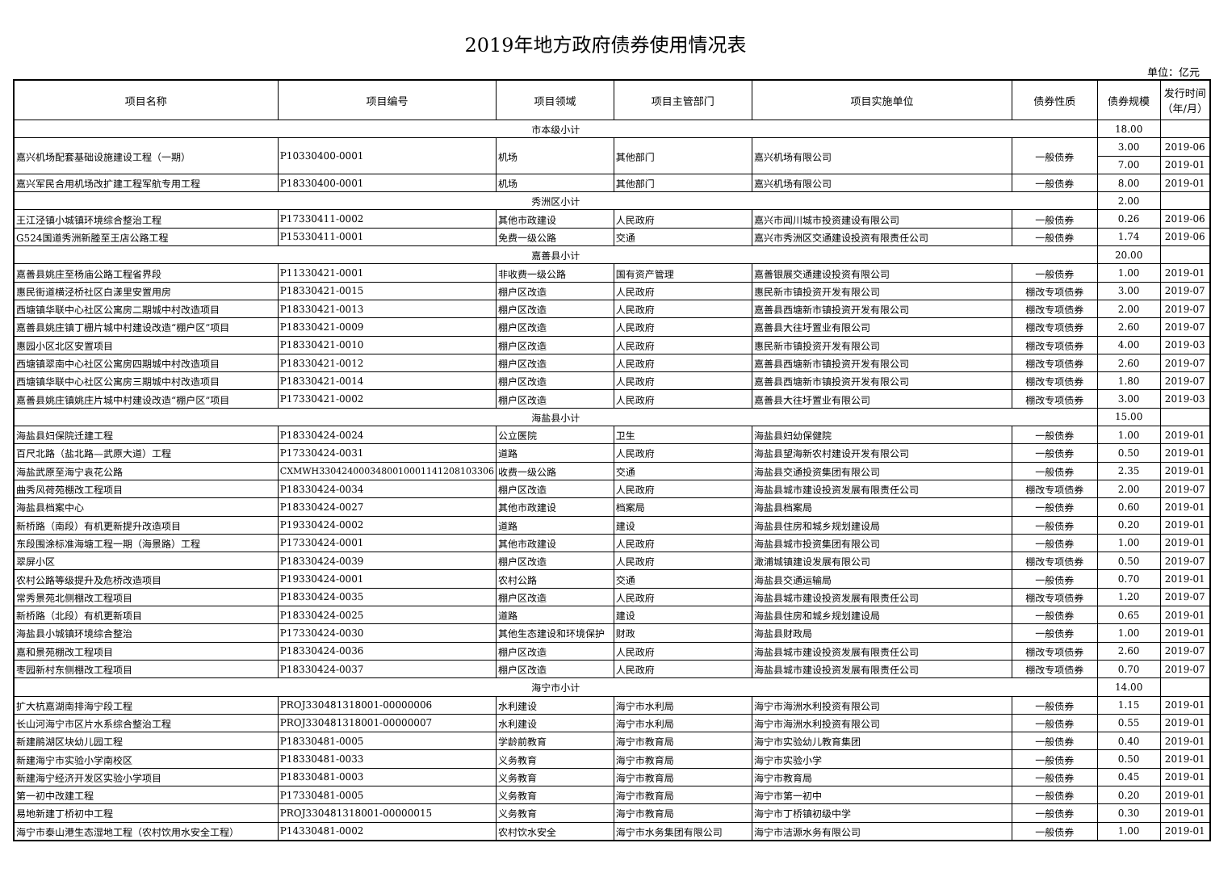2019年地方政府债券使用情况表
单位：亿元
| 项目名称 | 项目编号 | 项目领域 | 项目主管部门 | 项目实施单位 | 债券性质 | 债券规模 | 发行时间 （年/月） |
| --- | --- | --- | --- | --- | --- | --- | --- |
| 市本级小计 | | | | | | 18.00 | |
| 嘉兴机场配套基础设施建设工程（一期） | P10330400-0001 | 机场 | 其他部门 | 嘉兴机场有限公司 | 一般债券 | 3.00 | 2019-06 |
| | | | | | | 7.00 | 2019-01 |
| 嘉兴军民合用机场改扩建工程军航专用工程 | P18330400-0001 | 机场 | 其他部门 | 嘉兴机场有限公司 | 一般债券 | 8.00 | 2019-01 |
| 秀洲区小计 | | | | | | 2.00 | |
| 王江泾镇小城镇环境综合整治工程 | P17330411-0002 | 其他市政建设 | 人民政府 | 嘉兴市闻川城市投资建设有限公司 | 一般债券 | 0.26 | 2019-06 |
| G524国道秀洲新塍至王店公路工程 | P15330411-0001 | 免费一级公路 | 交通 | 嘉兴市秀洲区交通建设投资有限责任公司 | 一般债券 | 1.74 | 2019-06 |
| 嘉善县小计 | | | | | | 20.00 | |
| 嘉善县姚庄至杨庙公路工程省界段 | P11330421-0001 | 非收费一级公路 | 国有资产管理 | 嘉善银展交通建设投资有限公司 | 一般债券 | 1.00 | 2019-01 |
| 惠民街道横泾桥社区白漾里安置用房 | P18330421-0015 | 棚户区改造 | 人民政府 | 惠民新市镇投资开发有限公司 | 棚改专项债券 | 3.00 | 2019-07 |
| 西塘镇华联中心社区公寓房二期城中村改造项目 | P18330421-0013 | 棚户区改造 | 人民政府 | 嘉善县西塘新市镇投资开发有限公司 | 棚改专项债券 | 2.00 | 2019-07 |
| 嘉善县姚庄镇丁栅片城中村建设改造“棚户区”项目 | P18330421-0009 | 棚户区改造 | 人民政府 | 嘉善县大往圩置业有限公司 | 棚改专项债券 | 2.60 | 2019-07 |
| 惠园小区北区安置项目 | P18330421-0010 | 棚户区改造 | 人民政府 | 惠民新市镇投资开发有限公司 | 棚改专项债券 | 4.00 | 2019-03 |
| 西塘镇翠南中心社区公寓房四期城中村改造项目 | P18330421-0012 | 棚户区改造 | 人民政府 | 嘉善县西塘新市镇投资开发有限公司 | 棚改专项债券 | 2.60 | 2019-07 |
| 西塘镇华联中心社区公寓房三期城中村改造项目 | P18330421-0014 | 棚户区改造 | 人民政府 | 嘉善县西塘新市镇投资开发有限公司 | 棚改专项债券 | 1.80 | 2019-07 |
| 嘉善县姚庄镇姚庄片城中村建设改造“棚户区”项目 | P17330421-0002 | 棚户区改造 | 人民政府 | 嘉善县大往圩置业有限公司 | 棚改专项债券 | 3.00 | 2019-03 |
| 海盐县小计 | | | | | | 15.00 | |
| 海盐县妇保院迁建工程 | P18330424-0024 | 公立医院 | 卫生 | 海盐县妇幼保健院 | 一般债券 | 1.00 | 2019-01 |
| 百尺北路（盐北路—武原大道）工程 | P17330424-0031 | 道路 | 人民政府 | 海盐县望海新农村建设开发有限公司 | 一般债券 | 0.50 | 2019-01 |
| 海盐武原至海宁袁花公路 | CXMWH33042400034800100011412081033​06 | 收费一级公路 | 交通 | 海盐县交通投资集团有限公司 | 一般债券 | 2.35 | 2019-01 |
| 曲秀风荷苑棚改工程项目 | P18330424-0034 | 棚户区改造 | 人民政府 | 海盐县城市建设投资发展有限责任公司 | 棚改专项债券 | 2.00 | 2019-07 |
| 海盐县档案中心 | P18330424-0027 | 其他市政建设 | 档案局 | 海盐县档案局 | 一般债券 | 0.60 | 2019-01 |
| 新桥路（南段）有机更新提升改造项目 | P19330424-0002 | 道路 | 建设 | 海盐县住房和城乡规划建设局 | 一般债券 | 0.20 | 2019-01 |
| 东段围涂标准海塘工程一期（海景路）工程 | P17330424-0001 | 其他市政建设 | 人民政府 | 海盐县城市投资集团有限公司 | 一般债券 | 1.00 | 2019-01 |
| 翠屏小区 | P18330424-0039 | 棚户区改造 | 人民政府 | 澉浦城镇建设发展有限公司 | 棚改专项债券 | 0.50 | 2019-07 |
| 农村公路等级提升及危桥改造项目 | P19330424-0001 | 农村公路 | 交通 | 海盐县交通运输局 | 一般债券 | 0.70 | 2019-01 |
| 常秀景苑北侧棚改工程项目 | P18330424-0035 | 棚户区改造 | 人民政府 | 海盐县城市建设投资发展有限责任公司 | 棚改专项债券 | 1.20 | 2019-07 |
| 新桥路（北段）有机更新项目 | P18330424-0025 | 道路 | 建设 | 海盐县住房和城乡规划建设局 | 一般债券 | 0.65 | 2019-01 |
| 海盐县小城镇环境综合整治 | P17330424-0030 | 其他生态建设和环境保护 | 财政 | 海盐县财政局 | 一般债券 | 1.00 | 2019-01 |
| 嘉和景苑棚改工程项目 | P18330424-0036 | 棚户区改造 | 人民政府 | 海盐县城市建设投资发展有限责任公司 | 棚改专项债券 | 2.60 | 2019-07 |
| 枣园新村东侧棚改工程项目 | P18330424-0037 | 棚户区改造 | 人民政府 | 海盐县城市建设投资发展有限责任公司 | 棚改专项债券 | 0.70 | 2019-07 |
| 海宁市小计 | | | | | | 14.00 | |
| 扩大杭嘉湖南排海宁段工程 | PROJ330481318001-00000006 | 水利建设 | 海宁市水利局 | 海宁市海洲水利投资有限公司 | 一般债券 | 1.15 | 2019-01 |
| 长山河海宁市区片水系综合整治工程 | PROJ330481318001-00000007 | 水利建设 | 海宁市水利局 | 海宁市海洲水利投资有限公司 | 一般债券 | 0.55 | 2019-01 |
| 新建鹃湖区块幼儿园工程 | P18330481-0005 | 学龄前教育 | 海宁市教育局 | 海宁市实验幼儿教育集团 | 一般债券 | 0.40 | 2019-01 |
| 新建海宁市实验小学南校区 | P18330481-0033 | 义务教育 | 海宁市教育局 | 海宁市实验小学 | 一般债券 | 0.50 | 2019-01 |
| 新建海宁经济开发区实验小学项目 | P18330481-0003 | 义务教育 | 海宁市教育局 | 海宁市教育局 | 一般债券 | 0.45 | 2019-01 |
| 第一初中改建工程 | P17330481-0005 | 义务教育 | 海宁市教育局 | 海宁市第一初中 | 一般债券 | 0.20 | 2019-01 |
| 易地新建丁桥初中工程 | PROJ330481318001-00000015 | 义务教育 | 海宁市教育局 | 海宁市丁桥镇初级中学 | 一般债券 | 0.30 | 2019-01 |
| 海宁市泰山港生态湿地工程（农村饮用水安全工程） | P14330481-0002 | 农村饮水安全 | 海宁市水务集团有限公司 | 海宁市洁源水务有限公司 | 一般债券 | 1.00 | 2019-01 |